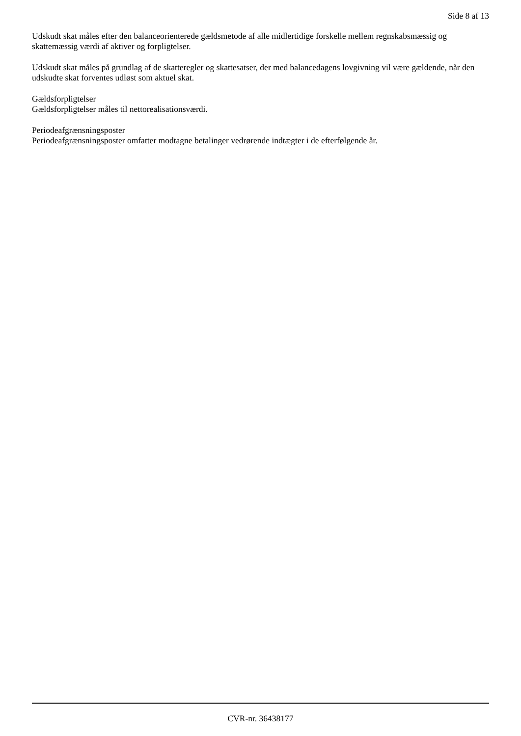Side 8 af 13
Udskudt skat måles efter den balanceorienterede gældsmetode af alle midlertidige forskelle mellem regnskabsmæssig og skattemæssig værdi af aktiver og forpligtelser.
Udskudt skat måles på grundlag af de skatteregler og skattesatser, der med balancedagens lovgivning vil være gældende, når den udskudte skat forventes udløst som aktuel skat.
Gældsforpligtelser
Gældsforpligtelser måles til nettorealisationsværdi.
Periodeafgrænsningsposter
Periodeafgrænsningsposter omfatter modtagne betalinger vedrørende indtægter i de efterfølgende år.
CVR-nr. 36438177